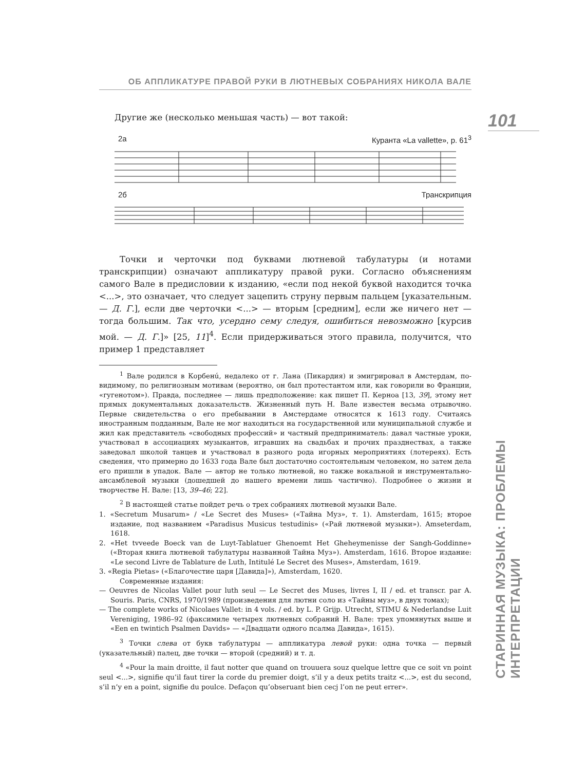101
СТАРИННАЯ МУЗЫКА: ПРОБЛЕМЫ ИНТЕРПРЕТАЦИИ
ОБ АППЛИКАТУРЕ ПРАВОЙ РУКИ В ЛЮТНЕВЫХ СОБРАНИЯХ НИКОЛА ВАЛЕ
Другие же (несколько меньшая часть) — вот такой:
2а Куранта «La vallette», p. 61<sup>3</sup>
2б Транскрипция
Точки и черточки под буквами лютневой табулатуры (и нотами транскрипции) означают аппликатуру правой руки. Согласно объяснениям самого Вале в предисловии к изданию, «если под некой буквой находится точка <...>, это означает, что следует зацепить струну первым пальцем [указательным. — Д. Г.], если две черточки <...> — вторым [средним], если же ничего нет — тогда большим. Так что, усердно сему следуя, ошибиться невозможно [курсив мой. — Д. Г.]» [25, 11]<sup>4</sup>. Если придерживаться этого правила, получится, что пример 1 представляет
<sup>1</sup> Вале родился в Корбенú, недалеко от г. Лана (Пикардия) и эмигрировал в Амстердам, по-видимому, по религиозным мотивам (вероятно, он был протестантом или, как говорили во Франции, «гугенотом»). Правда, последнее — лишь предположение: как пишет П. Керноа [13, 39], этому нет прямых документальных доказательств. Жизненный путь Н. Вале известен весьма отрывочно. Первые свидетельства о его пребывании в Амстердаме относятся к 1613 году. Считаясь иностранным подданным, Вале не мог находиться на государственной или муниципальной службе и жил как представитель «свободных профессий» и частный предприниматель: давал частные уроки, участвовал в ассоциациях музыкантов, игравших на свадьбах и прочих празднествах, а также заведовал школой танцев и участвовал в разного рода игорных мероприятиях (лотереях). Есть сведения, что примерно до 1633 года Вале был достаточно состоятельным человеком, но затем дела его пришли в упадок. Вале — автор не только лютневой, но также вокальной и инструментально-ансамблевой музыки (дошедшей до нашего времени лишь частично). Подробнее о жизни и творчестве Н. Вале: [13, 39–46; 22].
<sup>2</sup> В настоящей статье пойдет речь о трех собраниях лютневой музыки Вале.
1. «Secretum Musarum» / «Le Secret des Muses» («Тайна Муз», т. 1). Amsterdam, 1615; второе издание, под названием «Paradisus Musicus testudinis» («Рай лютневой музыки»). Amseterdam, 1618.
2. «Het tvveede Boeck van de Luyt-Tablatuer Ghenoemt Het Gheheymenisse der Sangh-Goddinne» («Вторая книга лютневой табулатуры названной Тайна Муз»). Amsterdam, 1616. Второе издание: «Le second Livre de Tablature de Luth, Intitulé Le Secret des Muses», Amsterdam, 1619.
3. «Regia Pietas» («Благочестие царя [Давида]»), Amsterdam, 1620.
Современные издания:
— Oeuvres de Nicolas Vallet pour luth seul — Le Secret des Muses, livres I, II / ed. et transcr. par A. Souris. Paris, CNRS, 1970/1989 (произведения для лютни соло из «Тайны муз», в двух томах);
— The complete works of Nicolaes Vallet: in 4 vols. / ed. by L. P. Grijp. Utrecht, STIMU & Nederlandse Luit Vereniging, 1986–92 (факсимиле четырех лютневых собраний Н. Вале: трех упомянутых выше и «Een en twintich Psalmen Davids» — «Двадцати одного псалма Давида», 1615).
<sup>3</sup> Точки слева от букв табулатуры — аппликатура левой руки: одна точка — первый (указательный) палец, две точки — второй (средний) и т. д.
<sup>4</sup> «Pour la main droitte, il faut notter que quand on trouuera souz quelque lettre que ce soit vn point seul <...>, signifie qu’il faut tirer la corde du premier doigt, s’il y a deux petits traitz <...>, est du second, s’il n’y en a point, signifie du poulce. Defaçon qu’obseruant bien cecj l’on ne peut errer».